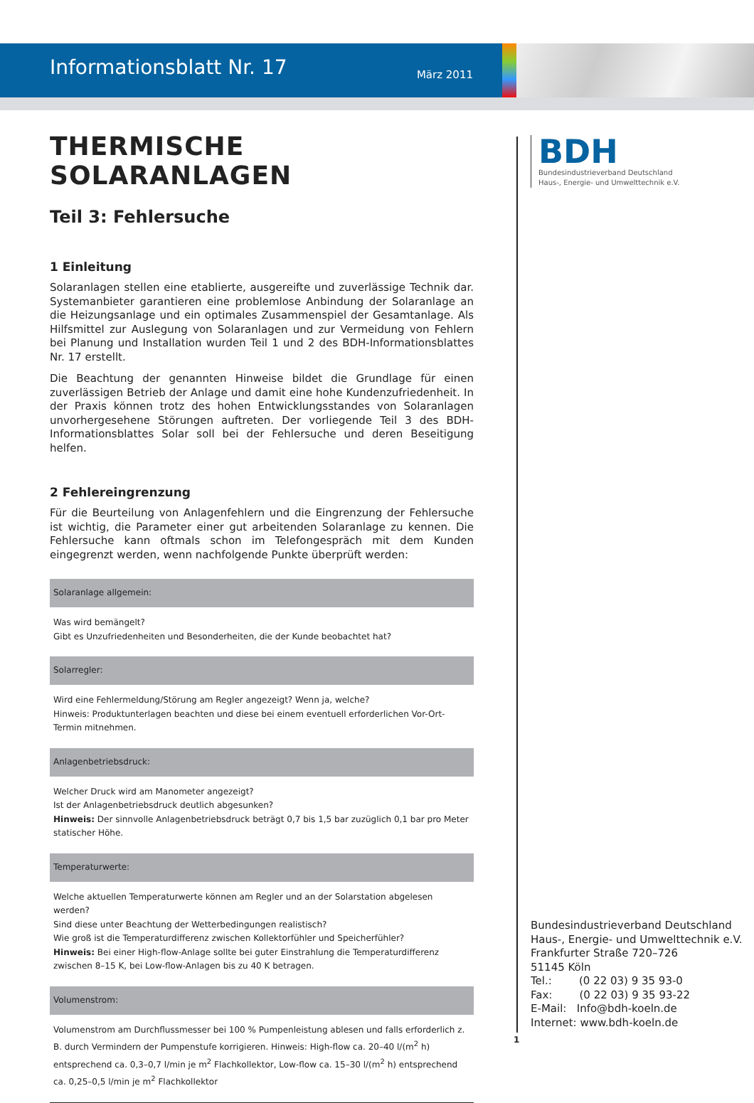Informationsblatt Nr. 17 März 2011
THERMISCHE SOLARANLAGEN
Teil 3: Fehlersuche
1 Einleitung
Solaranlagen stellen eine etablierte, ausgereifte und zuverlässige Technik dar. Systemanbieter garantieren eine problemlose Anbindung der Solaranlage an die Heizungsanlage und ein optimales Zusammenspiel der Gesamtanlage. Als Hilfsmittel zur Auslegung von Solaranlagen und zur Vermeidung von Fehlern bei Planung und Installation wurden Teil 1 und 2 des BDH-Informationsblattes Nr. 17 erstellt.
Die Beachtung der genannten Hinweise bildet die Grundlage für einen zuverlässigen Betrieb der Anlage und damit eine hohe Kundenzufriedenheit. In der Praxis können trotz des hohen Entwicklungsstandes von Solaranlagen unvorhergesehene Störungen auftreten. Der vorliegende Teil 3 des BDH-Informationsblattes Solar soll bei der Fehlersuche und deren Beseitigung helfen.
2 Fehlereingrenzung
Für die Beurteilung von Anlagenfehlern und die Eingrenzung der Fehlersuche ist wichtig, die Parameter einer gut arbeitenden Solaranlage zu kennen. Die Fehlersuche kann oftmals schon im Telefongespräch mit dem Kunden eingegrenzt werden, wenn nachfolgende Punkte überprüft werden:
| Solaranlage allgemein: |
| --- |
| Was wird bemängelt? Gibt es Unzufriedenheiten und Besonderheiten, die der Kunde beobachtet hat? |
| Solarregler: |
| Wird eine Fehlermeldung/Störung am Regler angezeigt? Wenn ja, welche? Hinweis: Produktunterlagen beachten und diese bei einem eventuell erforderlichen Vor-Ort-Termin mitnehmen. |
| Anlagenbetriebsdruck: |
| Welcher Druck wird am Manometer angezeigt? Ist der Anlagenbetriebsdruck deutlich abgesunken? Hinweis: Der sinnvolle Anlagenbetriebsdruck beträgt 0,7 bis 1,5 bar zuzüglich 0,1 bar pro Meter statischer Höhe. |
| Temperaturwerte: |
| Welche aktuellen Temperaturwerte können am Regler und an der Solarstation abgelesen werden? Sind diese unter Beachtung der Wetterbedingungen realistisch? Wie groß ist die Temperaturdifferenz zwischen Kollektorfühler und Speicherfühler? Hinweis: Bei einer High-flow-Anlage sollte bei guter Einstrahlung die Temperaturdifferenz zwischen 8–15 K, bei Low-flow-Anlagen bis zu 40 K betragen. |
| Volumenstrom: |
| Volumenstrom am Durchflussmesser bei 100 % Pumpenleistung ablesen und falls erforderlich z. B. durch Vermindern der Pumpenstufe korrigieren. Hinweis: High-flow ca. 20–40 l/(m<sup>2</sup> h) entsprechend ca. 0,3–0,7 l/min je m<sup>2</sup> Flachkollektor, Low-flow ca. 15–30 l/(m<sup>2</sup> h) entsprechend ca. 0,25–0,5 l/min je m<sup>2</sup> Flachkollektor |
BDH
Bundesindustrieverband Deutschland
Haus-, Energie- und Umwelttechnik e.V.
Bundesindustrieverband Deutschland
Haus-, Energie- und Umwelttechnik e.V.
Frankfurter Straße 720–726
51145 Köln
Tel.: (0 22 03) 9 35 93-0
Fax: (0 22 03) 9 35 93-22
E-Mail: Info@bdh-koeln.de
Internet: www.bdh-koeln.de
1